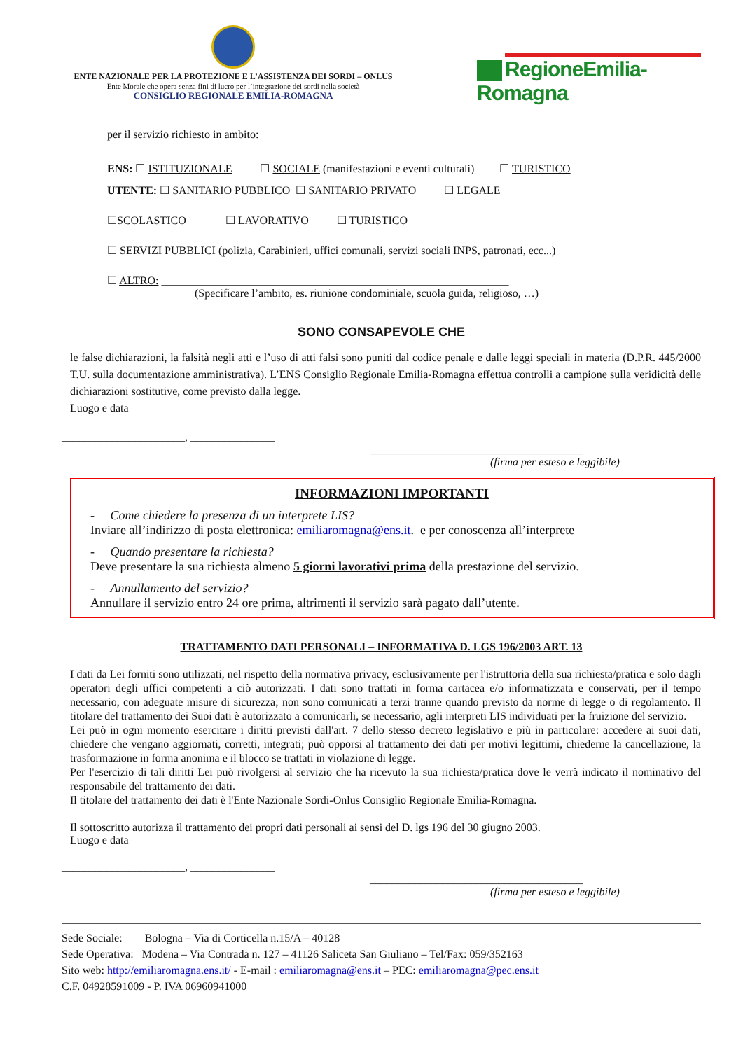ENTE NAZIONALE PER LA PROTEZIONE E L’ASSISTENZA DEI SORDI – ONLUS
Ente Morale che opera senza fini di lucro per l’integrazione dei sordi nella società
CONSIGLIO REGIONALE EMILIA-ROMAGNA
RegioneEmilia-Romagna
per il servizio richiesto in ambito:
ENS: ☐ ISTITUZIONALE ☐ SOCIALE (manifestazioni e eventi culturali) ☐ TURISTICO
UTENTE: ☐ SANITARIO PUBBLICO ☐ SANITARIO PRIVATO ☐ LEGALE
☐SCOLASTICO ☐ LAVORATIVO ☐ TURISTICO
☐ SERVIZI PUBBLICI (polizia, Carabinieri, uffici comunali, servizi sociali INPS, patronati, ecc...)
☐ ALTRO: ______________________________________________________________
(Specificare l’ambito, es. riunione condominiale, scuola guida, religioso, …)
SONO CONSAPEVOLE CHE
le false dichiarazioni, la falsità negli atti e l’uso di atti falsi sono puniti dal codice penale e dalle leggi speciali in materia (D.P.R. 445/2000 T.U. sulla documentazione amministrativa). L’ENS Consiglio Regionale Emilia-Romagna effettua controlli a campione sulla veridicità delle dichiarazioni sostitutive, come previsto dalla legge.
Luogo e data
______________________, _______________
______________________________________
(firma per esteso e leggibile)
INFORMAZIONI IMPORTANTI
- Come chiedere la presenza di un interprete LIS?
Inviare all’indirizzo di posta elettronica: emiliaromagna@ens.it. e per conoscenza all’interprete
- Quando presentare la richiesta?
Deve presentare la sua richiesta almeno 5 giorni lavorativi prima della prestazione del servizio.
- Annullamento del servizio?
Annullare il servizio entro 24 ore prima, altrimenti il servizio sarà pagato dall’utente.
TRATTAMENTO DATI PERSONALI – INFORMATIVA D. LGS 196/2003 ART. 13
I dati da Lei forniti sono utilizzati, nel rispetto della normativa privacy, esclusivamente per l'istruttoria della sua richiesta/pratica e solo dagli operatori degli uffici competenti a ciò autorizzati. I dati sono trattati in forma cartacea e/o informatizzata e conservati, per il tempo necessario, con adeguate misure di sicurezza; non sono comunicati a terzi tranne quando previsto da norme di legge o di regolamento. Il titolare del trattamento dei Suoi dati è autorizzato a comunicarli, se necessario, agli interpreti LIS individuati per la fruizione del servizio.
Lei può in ogni momento esercitare i diritti previsti dall'art. 7 dello stesso decreto legislativo e più in particolare: accedere ai suoi dati, chiedere che vengano aggiornati, corretti, integrati; può opporsi al trattamento dei dati per motivi legittimi, chiederne la cancellazione, la trasformazione in forma anonima e il blocco se trattati in violazione di legge.
Per l'esercizio di tali diritti Lei può rivolgersi al servizio che ha ricevuto la sua richiesta/pratica dove le verrà indicato il nominativo del responsabile del trattamento dei dati.
Il titolare del trattamento dei dati è l'Ente Nazionale Sordi-Onlus Consiglio Regionale Emilia-Romagna.
Il sottoscritto autorizza il trattamento dei propri dati personali ai sensi del D. lgs 196 del 30 giugno 2003.
Luogo e data
______________________, _______________
______________________________________
(firma per esteso e leggibile)
Sede Sociale: Bologna – Via di Corticella n.15/A – 40128
Sede Operativa: Modena – Via Contrada n. 127 – 41126 Saliceta San Giuliano – Tel/Fax: 059/352163
Sito web: http://emiliaromagna.ens.it/ - E-mail : emiliaromagna@ens.it – PEC: emiliaromagna@pec.ens.it
C.F. 04928591009 - P. IVA 06960941000